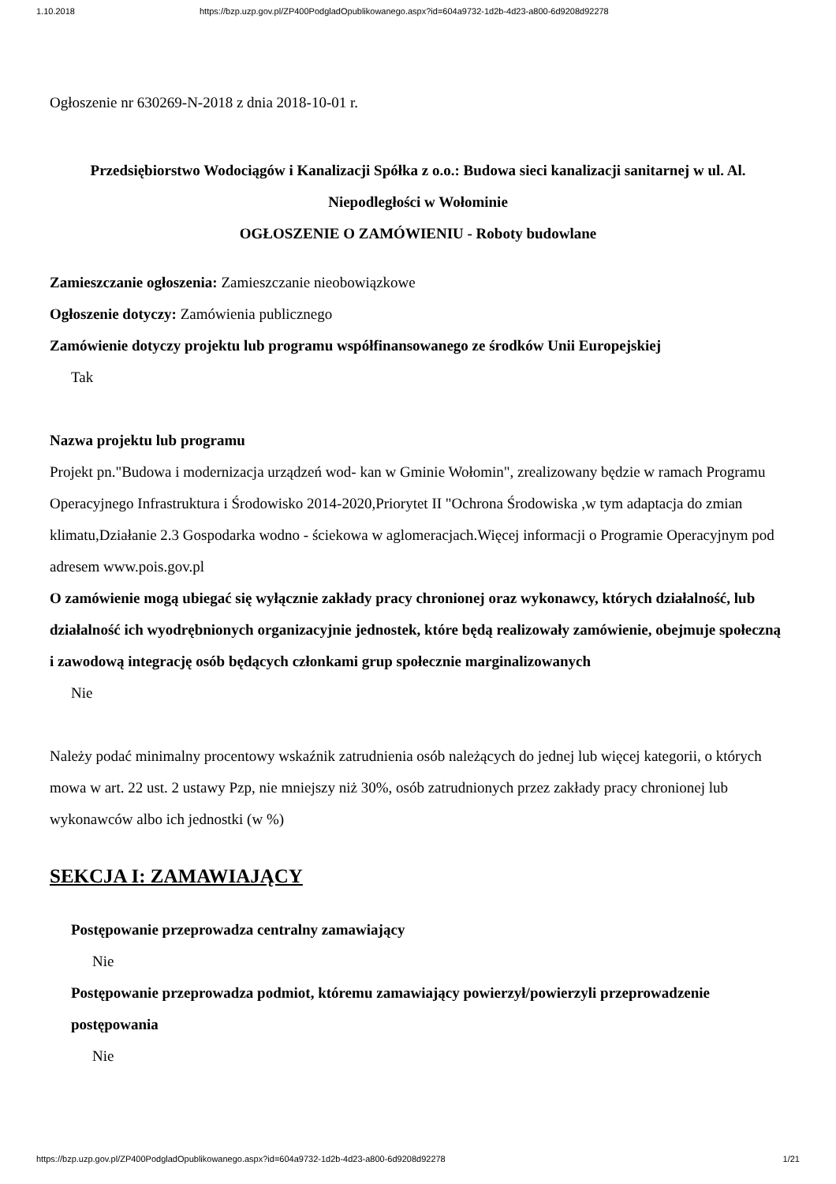1.10.2018 https://bzp.uzp.gov.pl/ZP400PodgladOpublikowanego.aspx?id=604a9732-1d2b-4d23-a800-6d9208d92278
Ogłoszenie nr 630269-N-2018 z dnia 2018-10-01 r.
Przedsiębiorstwo Wodociągów i Kanalizacji Spółka z o.o.: Budowa sieci kanalizacji sanitarnej w ul. Al. Niepodległości w Wołominie
OGŁOSZENIE O ZAMÓWIENIU - Roboty budowlane
Zamieszczanie ogłoszenia: Zamieszczanie nieobowiązkowe
Ogłoszenie dotyczy: Zamówienia publicznego
Zamówienie dotyczy projektu lub programu współfinansowanego ze środków Unii Europejskiej
Tak
Nazwa projektu lub programu
Projekt pn."Budowa i modernizacja urządzeń wod- kan w Gminie Wołomin", zrealizowany będzie w ramach Programu Operacyjnego Infrastruktura i Środowisko 2014-2020,Priorytet II "Ochrona Środowiska ,w tym adaptacja do zmian klimatu,Działanie 2.3 Gospodarka wodno - ściekowa w aglomeracjach.Więcej informacji o Programie Operacyjnym pod adresem www.pois.gov.pl
O zamówienie mogą ubiegać się wyłącznie zakłady pracy chronionej oraz wykonawcy, których działalność, lub działalność ich wyodrębnionych organizacyjnie jednostek, które będą realizowały zamówienie, obejmuje społeczną i zawodową integrację osób będących członkami grup społecznie marginalizowanych
Nie
Należy podać minimalny procentowy wskaźnik zatrudnienia osób należących do jednej lub więcej kategorii, o których mowa w art. 22 ust. 2 ustawy Pzp, nie mniejszy niż 30%, osób zatrudnionych przez zakłady pracy chronionej lub wykonawców albo ich jednostki (w %)
SEKCJA I: ZAMAWIAJĄCY
Postępowanie przeprowadza centralny zamawiający
Nie
Postępowanie przeprowadza podmiot, któremu zamawiający powierzył/powierzyli przeprowadzenie postępowania
Nie
https://bzp.uzp.gov.pl/ZP400PodgladOpublikowanego.aspx?id=604a9732-1d2b-4d23-a800-6d9208d92278 1/21